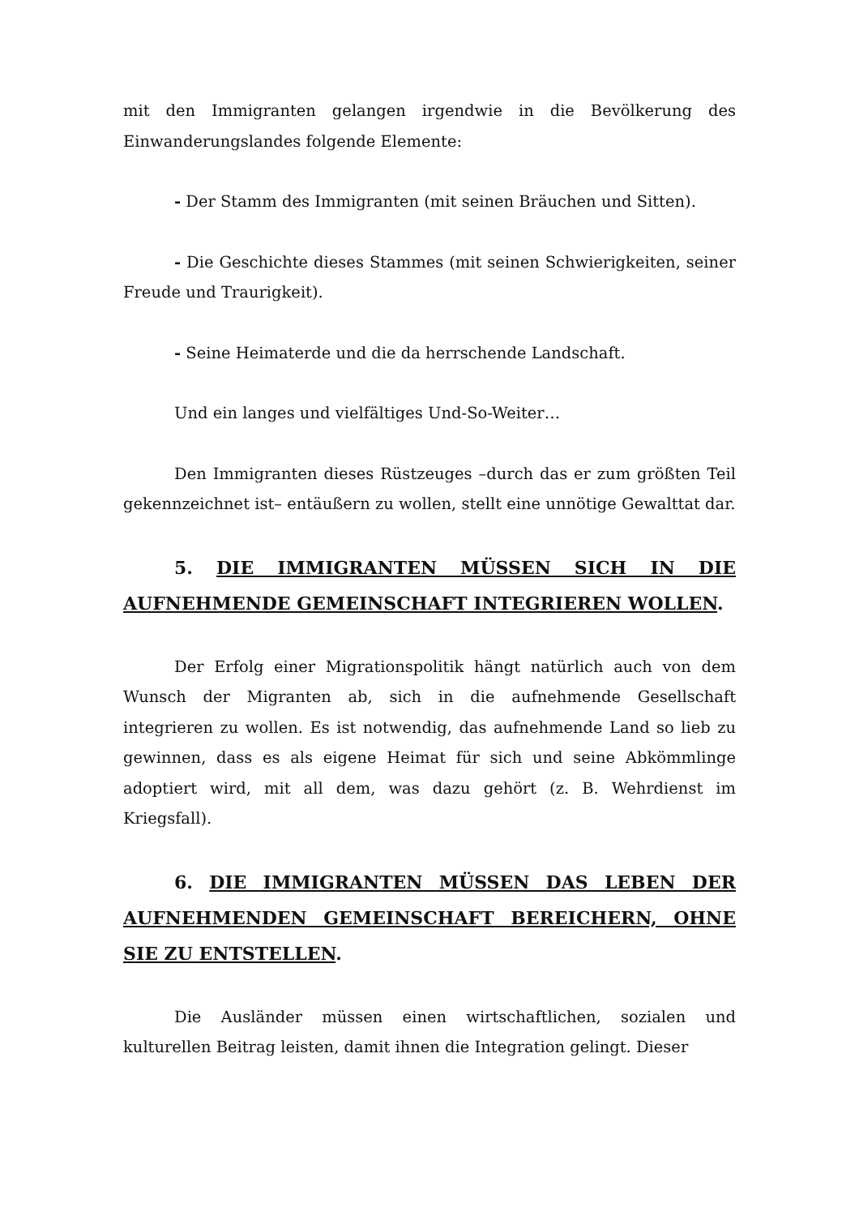mit den Immigranten gelangen irgendwie in die Bevölkerung des Einwanderungslandes folgende Elemente:
- Der Stamm des Immigranten (mit seinen Bräuchen und Sitten).
- Die Geschichte dieses Stammes (mit seinen Schwierigkeiten, seiner Freude und Traurigkeit).
- Seine Heimaterde und die da herrschende Landschaft.
Und ein langes und vielfältiges Und-So-Weiter…
Den Immigranten dieses Rüstzeuges –durch das er zum größten Teil gekennzeichnet ist– entäußern zu wollen, stellt eine unnötige Gewalttat dar.
5. DIE IMMIGRANTEN MÜSSEN SICH IN DIE AUFNEHMENDE GEMEINSCHAFT INTEGRIEREN WOLLEN.
Der Erfolg einer Migrationspolitik hängt natürlich auch von dem Wunsch der Migranten ab, sich in die aufnehmende Gesellschaft integrieren zu wollen. Es ist notwendig, das aufnehmende Land so lieb zu gewinnen, dass es als eigene Heimat für sich und seine Abkömmlinge adoptiert wird, mit all dem, was dazu gehört (z. B. Wehrdienst im Kriegsfall).
6. DIE IMMIGRANTEN MÜSSEN DAS LEBEN DER AUFNEHMENDEN GEMEINSCHAFT BEREICHERN, OHNE SIE ZU ENTSTELLEN.
Die Ausländer müssen einen wirtschaftlichen, sozialen und kulturellen Beitrag leisten, damit ihnen die Integration gelingt. Dieser